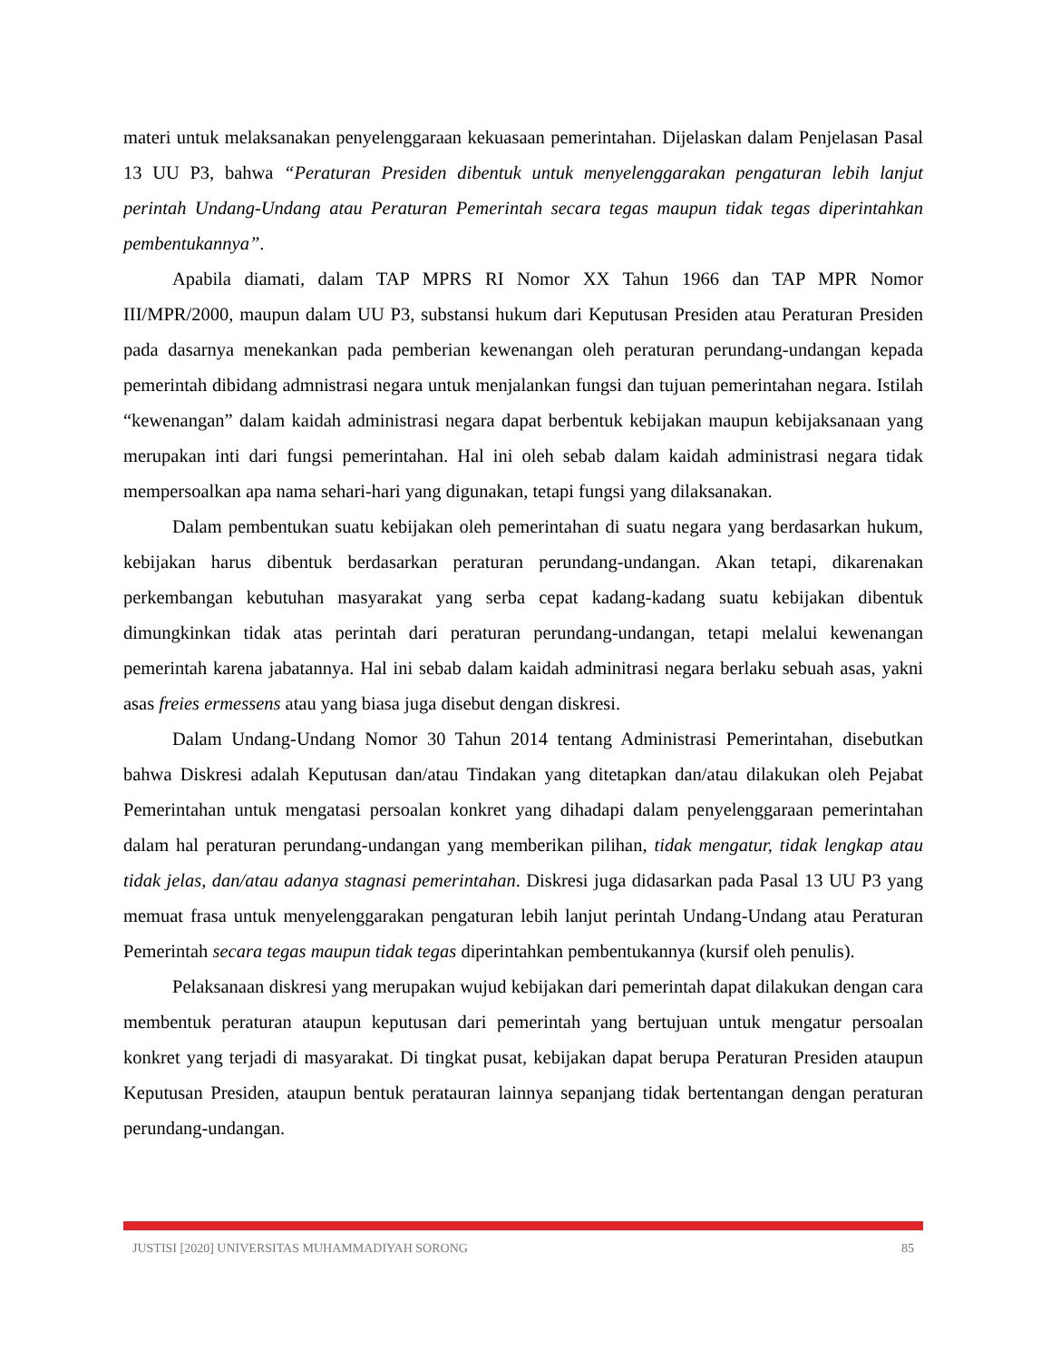materi untuk melaksanakan penyelenggaraan kekuasaan pemerintahan. Dijelaskan dalam Penjelasan Pasal 13 UU P3, bahwa “Peraturan Presiden dibentuk untuk menyelenggarakan pengaturan lebih lanjut perintah Undang-Undang atau Peraturan Pemerintah secara tegas maupun tidak tegas diperintahkan pembentukannya”.
Apabila diamati, dalam TAP MPRS RI Nomor XX Tahun 1966 dan TAP MPR Nomor III/MPR/2000, maupun dalam UU P3, substansi hukum dari Keputusan Presiden atau Peraturan Presiden pada dasarnya menekankan pada pemberian kewenangan oleh peraturan perundang-undangan kepada pemerintah dibidang admnistrasi negara untuk menjalankan fungsi dan tujuan pemerintahan negara. Istilah “kewenangan” dalam kaidah administrasi negara dapat berbentuk kebijakan maupun kebijaksanaan yang merupakan inti dari fungsi pemerintahan. Hal ini oleh sebab dalam kaidah administrasi negara tidak mempersoalkan apa nama sehari-hari yang digunakan, tetapi fungsi yang dilaksanakan.
Dalam pembentukan suatu kebijakan oleh pemerintahan di suatu negara yang berdasarkan hukum, kebijakan harus dibentuk berdasarkan peraturan perundang-undangan. Akan tetapi, dikarenakan perkembangan kebutuhan masyarakat yang serba cepat kadang-kadang suatu kebijakan dibentuk dimungkinkan tidak atas perintah dari peraturan perundang-undangan, tetapi melalui kewenangan pemerintah karena jabatannya. Hal ini sebab dalam kaidah adminitrasi negara berlaku sebuah asas, yakni asas freies ermessens atau yang biasa juga disebut dengan diskresi.
Dalam Undang-Undang Nomor 30 Tahun 2014 tentang Administrasi Pemerintahan, disebutkan bahwa Diskresi adalah Keputusan dan/atau Tindakan yang ditetapkan dan/atau dilakukan oleh Pejabat Pemerintahan untuk mengatasi persoalan konkret yang dihadapi dalam penyelenggaraan pemerintahan dalam hal peraturan perundang-undangan yang memberikan pilihan, tidak mengatur, tidak lengkap atau tidak jelas, dan/atau adanya stagnasi pemerintahan. Diskresi juga didasarkan pada Pasal 13 UU P3 yang memuat frasa untuk menyelenggarakan pengaturan lebih lanjut perintah Undang-Undang atau Peraturan Pemerintah secara tegas maupun tidak tegas diperintahkan pembentukannya (kursif oleh penulis).
Pelaksanaan diskresi yang merupakan wujud kebijakan dari pemerintah dapat dilakukan dengan cara membentuk peraturan ataupun keputusan dari pemerintah yang bertujuan untuk mengatur persoalan konkret yang terjadi di masyarakat. Di tingkat pusat, kebijakan dapat berupa Peraturan Presiden ataupun Keputusan Presiden, ataupun bentuk peratauran lainnya sepanjang tidak bertentangan dengan peraturan perundang-undangan.
JUSTISI [2020] UNIVERSITAS MUHAMMADIYAH SORONG 85